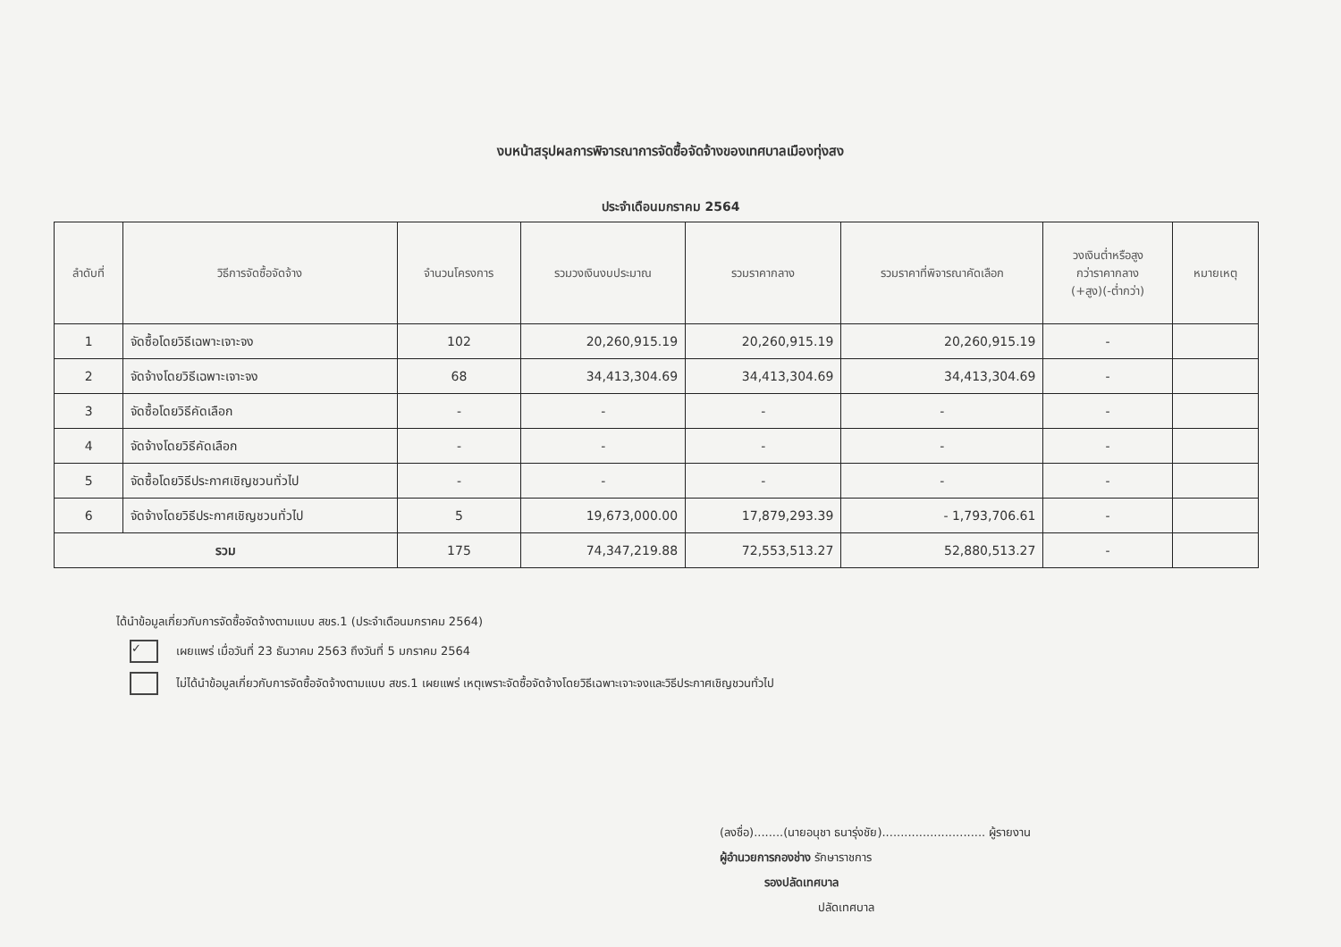งบหน้าสรุปผลการพิจารณาการจัดซื้อจัดจ้างของเทศบาลเมืองทุ่งสง
ประจำเดือนมกราคม 2564
| ลำดับที่ | วิธีการจัดซื้อจัดจ้าง | จำนวนโครงการ | รวมวงเงินงบประมาณ | รวมราคากลาง | รวมราคาที่พิจารณาคัดเลือก | วงเงินต่ำหรือสูง กว่าราคากลาง (+สูง)(-ต่ำกว่า) | หมายเหตุ |
| --- | --- | --- | --- | --- | --- | --- | --- |
| 1 | จัดซื้อโดยวิธีเฉพาะเจาะจง | 102 | 20,260,915.19 | 20,260,915.19 | 20,260,915.19 | - | |
| 2 | จัดจ้างโดยวิธีเฉพาะเจาะจง | 68 | 34,413,304.69 | 34,413,304.69 | 34,413,304.69 | - | |
| 3 | จัดซื้อโดยวิธีคัดเลือก | - | - | - | - | - | |
| 4 | จัดจ้างโดยวิธีคัดเลือก | - | - | - | - | - | |
| 5 | จัดซื้อโดยวิธีประกาศเชิญชวนทั่วไป | - | - | - | - | - | |
| 6 | จัดจ้างโดยวิธีประกาศเชิญชวนทั่วไป | 5 | 19,673,000.00 | 17,879,293.39 | - 1,793,706.61 | - | |
| รวม | | 175 | 74,347,219.88 | 72,553,513.27 | 52,880,513.27 | - | |
ได้นำข้อมูลเกี่ยวกับการจัดซื้อจัดจ้างตามแบบ สขร.1 (ประจำเดือนมกราคม 2564)
✓
เผยแพร่ เมื่อวันที่ 23 ธันวาคม 2563 ถึงวันที่ 5 มกราคม 2564
ไม่ได้นำข้อมูลเกี่ยวกับการจัดซื้อจัดจ้างตามแบบ สขร.1 เผยแพร่ เหตุเพราะจัดซื้อจัดจ้างโดยวิธีเฉพาะเจาะจงและวิธีประกาศเชิญชวนทั่วไป
(ลงชื่อ)........(นายอนุชา ธนารุ่งชัย)............................ ผู้รายงาน
ผู้อำนวยการกองช่าง รักษาราชการ
รองปลัดเทศบาล
ปลัดเทศบาล